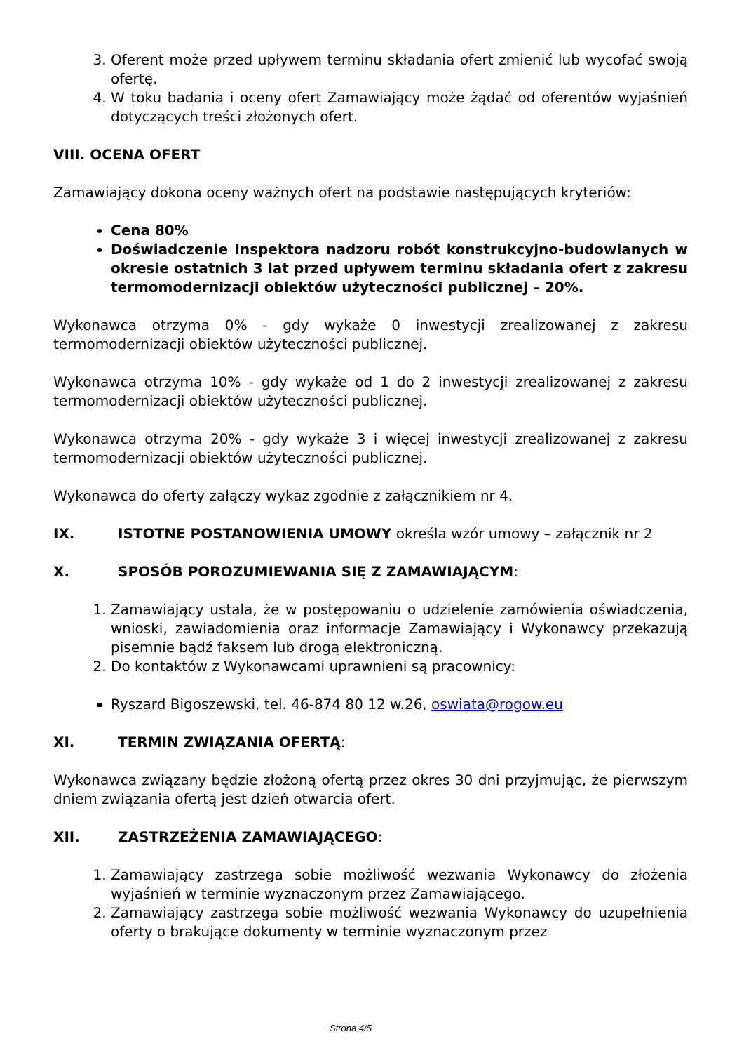3. Oferent może przed upływem terminu składania ofert zmienić lub wycofać swoją ofertę.
4. W toku badania i oceny ofert Zamawiający może żądać od oferentów wyjaśnień dotyczących treści złożonych ofert.
VIII. OCENA OFERT
Zamawiający dokona oceny ważnych ofert na podstawie następujących kryteriów:
Cena 80%
Doświadczenie Inspektora nadzoru robót konstrukcyjno-budowlanych w okresie ostatnich 3 lat przed upływem terminu składania ofert z zakresu termomodernizacji obiektów użyteczności publicznej – 20%.
Wykonawca otrzyma 0% - gdy wykaże 0 inwestycji zrealizowanej z zakresu termomodernizacji obiektów użyteczności publicznej.
Wykonawca otrzyma 10% - gdy wykaże od 1 do 2 inwestycji zrealizowanej z zakresu termomodernizacji obiektów użyteczności publicznej.
Wykonawca otrzyma 20% - gdy wykaże 3 i więcej inwestycji zrealizowanej z zakresu termomodernizacji obiektów użyteczności publicznej.
Wykonawca do oferty załączy wykaz zgodnie z załącznikiem nr 4.
IX. ISTOTNE POSTANOWIENIA UMOWY określa wzór umowy – załącznik nr 2
X. SPOSÓB POROZUMIEWANIA SIĘ Z ZAMAWIAJĄCYM:
1. Zamawiający ustala, że w postępowaniu o udzielenie zamówienia oświadczenia, wnioski, zawiadomienia oraz informacje Zamawiający i Wykonawcy przekazują pisemnie bądź faksem lub drogą elektroniczną.
2. Do kontaktów z Wykonawcami uprawnieni są pracownicy:
Ryszard Bigoszewski, tel. 46-874 80 12 w.26, oswiata@rogow.eu
XI. TERMIN ZWIĄZANIA OFERTĄ:
Wykonawca związany będzie złożoną ofertą przez okres 30 dni przyjmując, że pierwszym dniem związania ofertą jest dzień otwarcia ofert.
XII. ZASTRZEŻENIA ZAMAWIAJĄCEGO:
1. Zamawiający zastrzega sobie możliwość wezwania Wykonawcy do złożenia wyjaśnień w terminie wyznaczonym przez Zamawiającego.
2. Zamawiający zastrzega sobie możliwość wezwania Wykonawcy do uzupełnienia oferty o brakujące dokumenty w terminie wyznaczonym przez
Strona 4/5